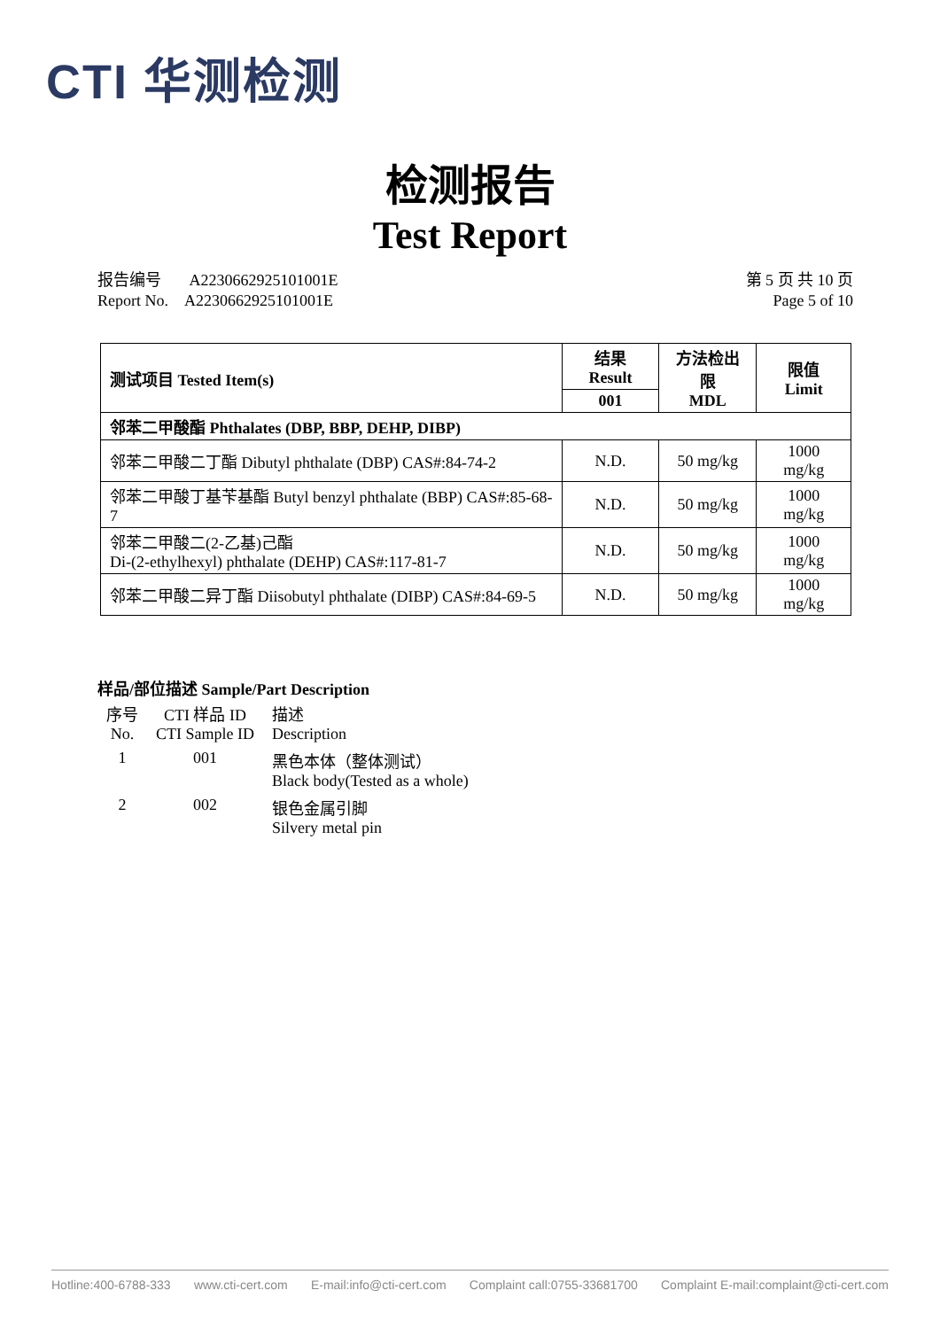CTI 华测检测
检测报告
Test Report
报告编号 A2230662925101001E
Report No. A2230662925101001E
第 5 页 共 10 页
Page 5 of 10
| 测试项目 Tested Item(s) | 结果 Result | 方法检出限 MDL | 限值 Limit |
| --- | --- | --- | --- |
| | 001 | | |
| 邻苯二甲酸酯 Phthalates (DBP, BBP, DEHP, DIBP) | | | |
| 邻苯二甲酸二丁酯 Dibutyl phthalate (DBP) CAS#:84-74-2 | N.D. | 50 mg/kg | 1000 mg/kg |
| 邻苯二甲酸丁基苄基酯 Butyl benzyl phthalate (BBP) CAS#:85-68-7 | N.D. | 50 mg/kg | 1000 mg/kg |
| 邻苯二甲酸二(2-乙基)己酯 Di-(2-ethylhexyl) phthalate (DEHP) CAS#:117-81-7 | N.D. | 50 mg/kg | 1000 mg/kg |
| 邻苯二甲酸二异丁酯 Diisobutyl phthalate (DIBP) CAS#:84-69-5 | N.D. | 50 mg/kg | 1000 mg/kg |
样品/部位描述 Sample/Part Description
| 序号 No. | CTI 样品 ID CTI Sample ID | 描述 Description |
| 1 | 001 | 黑色本体（整体测试） Black body(Tested as a whole) |
| 2 | 002 | 银色金属引脚 Silvery metal pin |
Hotline:400-6788-333 www.cti-cert.com E-mail:info@cti-cert.com Complaint call:0755-33681700 Complaint E-mail:complaint@cti-cert.com